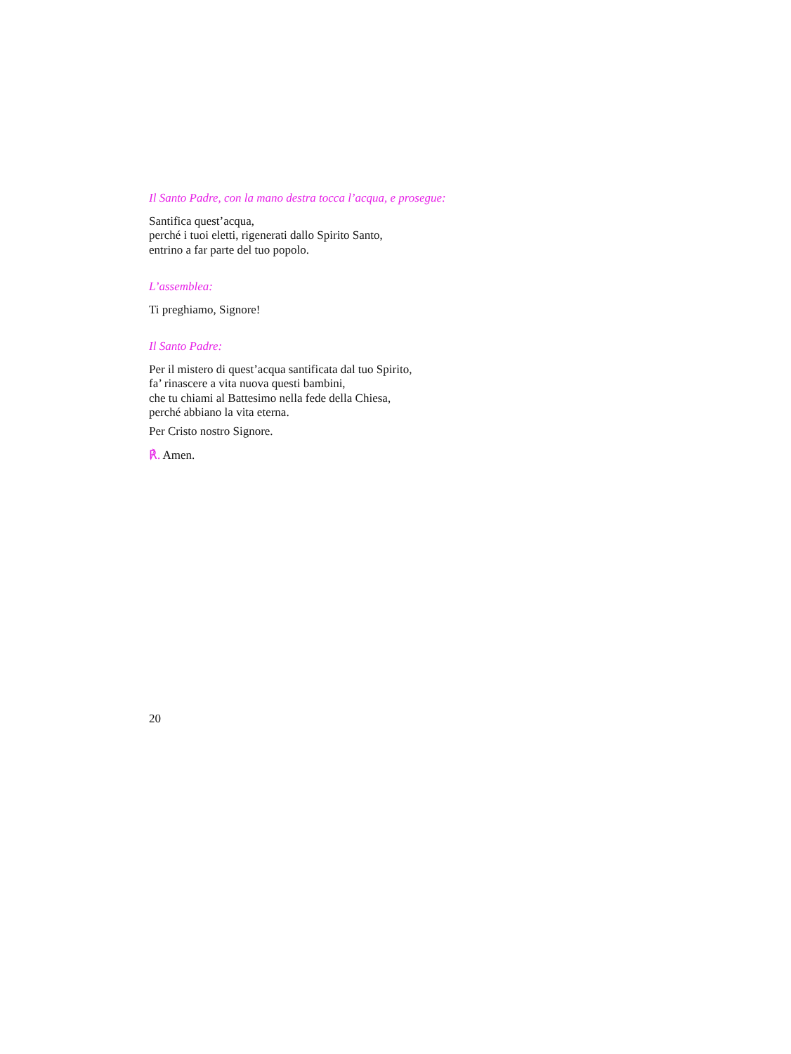Il Santo Padre, con la mano destra tocca l’acqua, e prosegue:
Santifica quest’acqua,
perché i tuoi eletti, rigenerati dallo Spirito Santo,
entrino a far parte del tuo popolo.
L’assemblea:
Ti preghiamo, Signore!
Il Santo Padre:
Per il mistero di quest’acqua santificata dal tuo Spirito,
fa’ rinascere a vita nuova questi bambini,
che tu chiami al Battesimo nella fede della Chiesa,
perché abbiano la vita eterna.
Per Cristo nostro Signore.
℟. Amen.
20